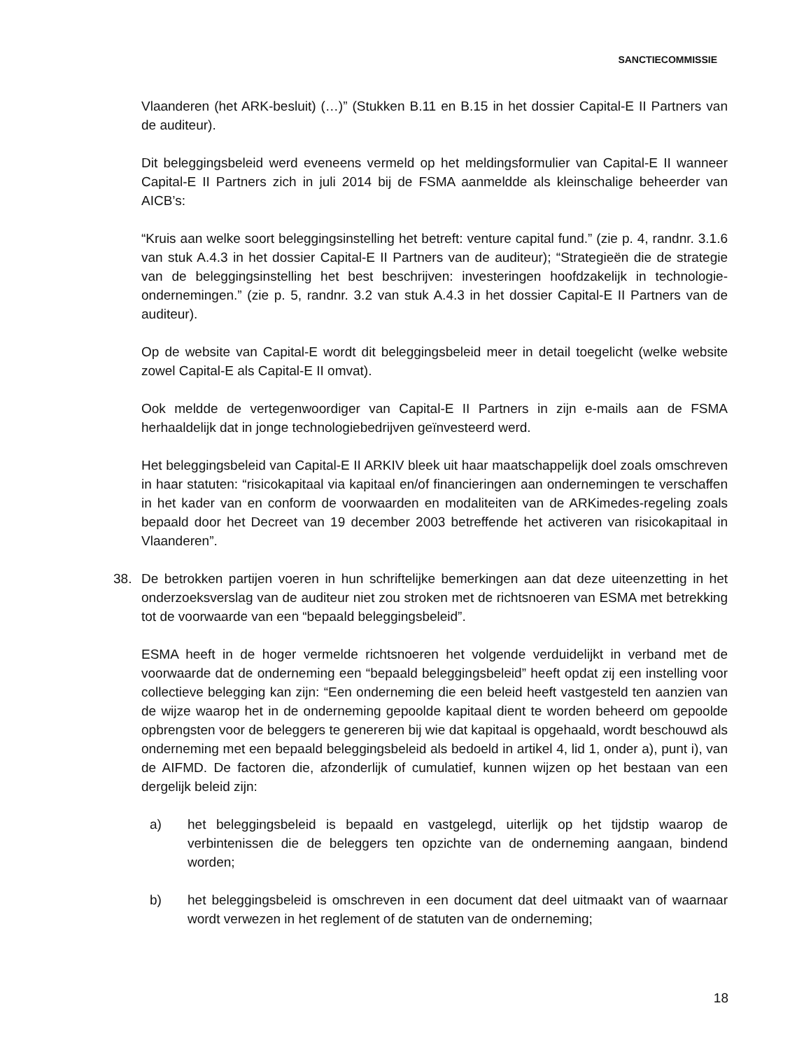SANCTIECOMMISSIE
Vlaanderen (het ARK-besluit) (…)” (Stukken B.11 en B.15 in het dossier Capital-E II Partners van de auditeur).
Dit beleggingsbeleid werd eveneens vermeld op het meldingsformulier van Capital-E II wanneer Capital-E II Partners zich in juli 2014 bij de FSMA aanmeldde als kleinschalige beheerder van AICB’s:
“Kruis aan welke soort beleggingsinstelling het betreft: venture capital fund.” (zie p. 4, randnr. 3.1.6 van stuk A.4.3 in het dossier Capital-E II Partners van de auditeur); “Strategieën die de strategie van de beleggingsinstelling het best beschrijven: investeringen hoofdzakelijk in technologie-ondernemingen.” (zie p. 5, randnr. 3.2 van stuk A.4.3 in het dossier Capital-E II Partners van de auditeur).
Op de website van Capital-E wordt dit beleggingsbeleid meer in detail toegelicht (welke website zowel Capital-E als Capital-E II omvat).
Ook meldde de vertegenwoordiger van Capital-E II Partners in zijn e-mails aan de FSMA herhaaldelijk dat in jonge technologiebedrijven geïnvesteerd werd.
Het beleggingsbeleid van Capital-E II ARKIV bleek uit haar maatschappelijk doel zoals omschreven in haar statuten: “risicokapitaal via kapitaal en/of financieringen aan ondernemingen te verschaffen in het kader van en conform de voorwaarden en modaliteiten van de ARKimedes-regeling zoals bepaald door het Decreet van 19 december 2003 betreffende het activeren van risicokapitaal in Vlaanderen”.
38. De betrokken partijen voeren in hun schriftelijke bemerkingen aan dat deze uiteenzetting in het onderzoeksverslag van de auditeur niet zou stroken met de richtsnoeren van ESMA met betrekking tot de voorwaarde van een “bepaald beleggingsbeleid”.
ESMA heeft in de hoger vermelde richtsnoeren het volgende verduidelijkt in verband met de voorwaarde dat de onderneming een “bepaald beleggingsbeleid” heeft opdat zij een instelling voor collectieve belegging kan zijn: “Een onderneming die een beleid heeft vastgesteld ten aanzien van de wijze waarop het in de onderneming gepoolde kapitaal dient te worden beheerd om gepoolde opbrengsten voor de beleggers te genereren bij wie dat kapitaal is opgehaald, wordt beschouwd als onderneming met een bepaald beleggingsbeleid als bedoeld in artikel 4, lid 1, onder a), punt i), van de AIFMD. De factoren die, afzonderlijk of cumulatief, kunnen wijzen op het bestaan van een dergelijk beleid zijn:
a) het beleggingsbeleid is bepaald en vastgelegd, uiterlijk op het tijdstip waarop de verbintenissen die de beleggers ten opzichte van de onderneming aangaan, bindend worden;
b) het beleggingsbeleid is omschreven in een document dat deel uitmaakt van of waarnaar wordt verwezen in het reglement of de statuten van de onderneming;
18